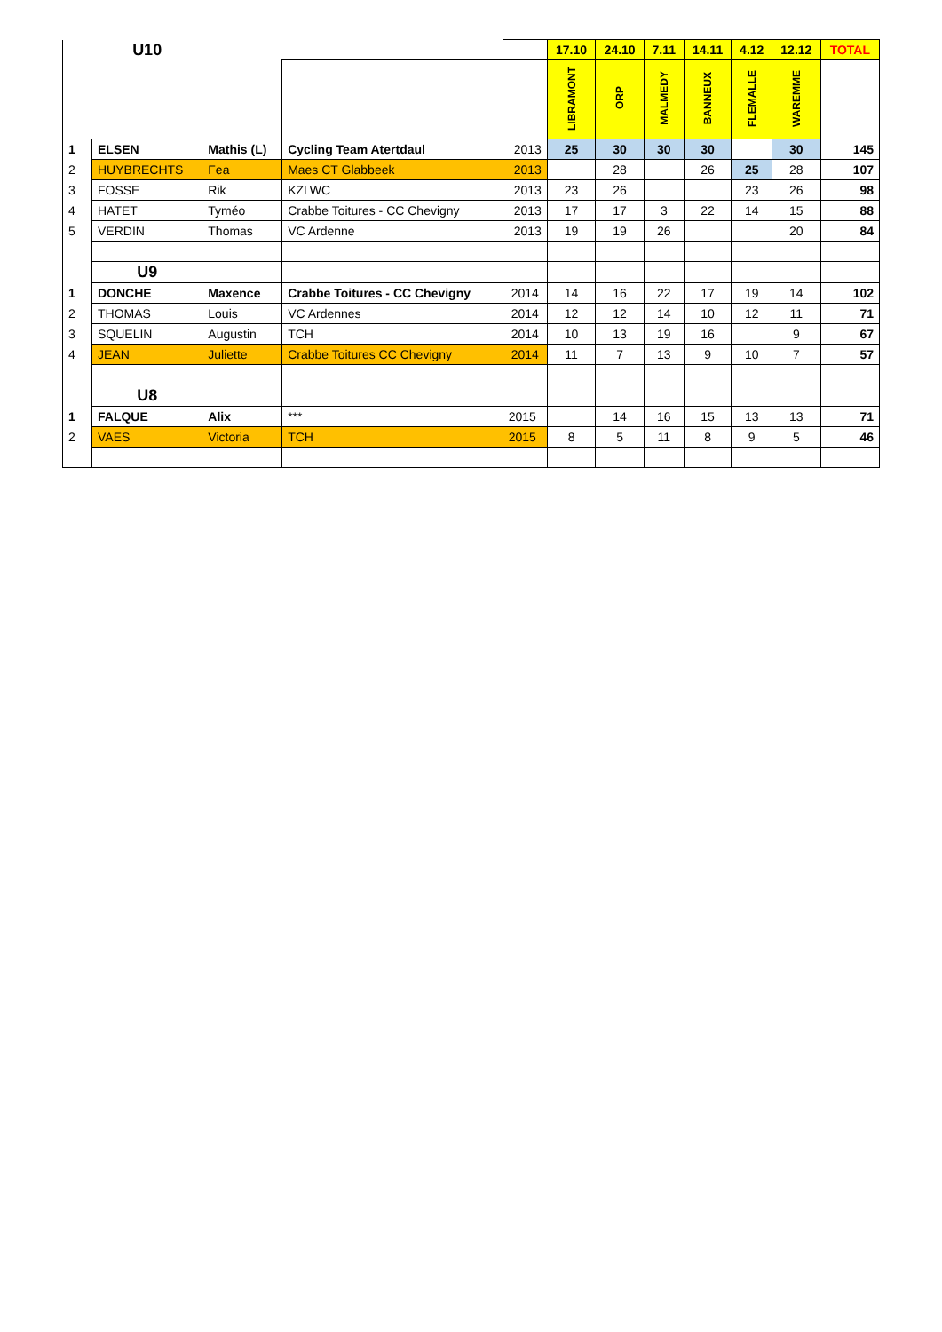| | U10 | | | | 17.10 | 24.10 | 7.11 | 14.11 | 4.12 | 12.12 | TOTAL |
| | | | | | LIBRAMONT | ORP | MALMEDY | BANNEUX | FLEMALLE | WAREMME | |
| 1 | ELSEN | Mathis (L) | Cycling Team Atertdaul | 2013 | 25 | 30 | 30 | 30 | | 30 | 145 |
| 2 | HUYBRECHTS | Fea | Maes CT Glabbeek | 2013 | | 28 | | 26 | 25 | 28 | 107 |
| 3 | FOSSE | Rik | KZLWC | 2013 | 23 | 26 | | | 23 | 26 | 98 |
| 4 | HATET | Tyméo | Crabbe Toitures - CC Chevigny | 2013 | 17 | 17 | 3 | 22 | 14 | 15 | 88 |
| 5 | VERDIN | Thomas | VC Ardenne | 2013 | 19 | 19 | 26 | | | 20 | 84 |
| | U9 | | | | | | | | | | |
| 1 | DONCHE | Maxence | Crabbe Toitures - CC Chevigny | 2014 | 14 | 16 | 22 | 17 | 19 | 14 | 102 |
| 2 | THOMAS | Louis | VC Ardennes | 2014 | 12 | 12 | 14 | 10 | 12 | 11 | 71 |
| 3 | SQUELIN | Augustin | TCH | 2014 | 10 | 13 | 19 | 16 | | 9 | 67 |
| 4 | JEAN | Juliette | Crabbe Toitures CC Chevigny | 2014 | 11 | 7 | 13 | 9 | 10 | 7 | 57 |
| | U8 | | | | | | | | | | |
| 1 | FALQUE | Alix | *** | 2015 | | 14 | 16 | 15 | 13 | 13 | 71 |
| 2 | VAES | Victoria | TCH | 2015 | 8 | 5 | 11 | 8 | 9 | 5 | 46 |